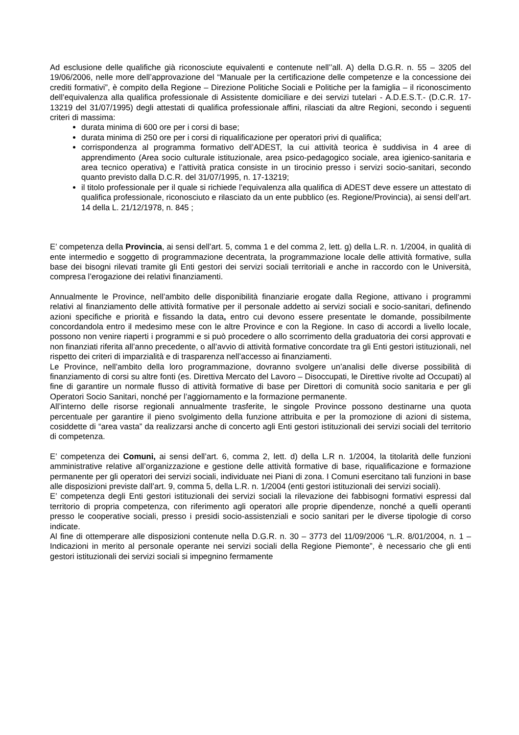Ad esclusione delle qualifiche già riconosciute equivalenti e contenute nell’’all. A) della D.G.R. n. 55 – 3205 del 19/06/2006, nelle more dell’approvazione del “Manuale per la certificazione delle competenze e la concessione dei crediti formativi”, è compito della Regione – Direzione Politiche Sociali e Politiche per la famiglia – il riconoscimento dell’equivalenza alla qualifica professionale di Assistente domiciliare e dei servizi tutelari - A.D.E.S.T.- (D.C.R. 17-13219 del 31/07/1995) degli attestati di qualifica professionale affini, rilasciati da altre Regioni, secondo i seguenti criteri di massima:
durata minima di 600 ore per i corsi di base;
durata minima di 250 ore per i corsi di riqualificazione per operatori privi di qualifica;
corrispondenza al programma formativo dell’ADEST, la cui attività teorica è suddivisa in 4 aree di apprendimento (Area socio culturale istituzionale, area psico-pedagogico sociale, area igienico-sanitaria e area tecnico operativa) e l’attività pratica consiste in un tirocinio presso i servizi socio-sanitari, secondo quanto previsto dalla D.C.R. del 31/07/1995, n. 17-13219;
il titolo professionale per il quale si richiede l’equivalenza alla qualifica di ADEST deve essere un attestato di qualifica professionale, riconosciuto e rilasciato da un ente pubblico (es. Regione/Provincia), ai sensi dell’art. 14 della L. 21/12/1978, n. 845 ;
E’ competenza della Provincia, ai sensi dell’art. 5, comma 1 e del comma 2, lett. g) della L.R. n. 1/2004, in qualità di ente intermedio e soggetto di programmazione decentrata, la programmazione locale delle attività formative, sulla base dei bisogni rilevati tramite gli Enti gestori dei servizi sociali territoriali e anche in raccordo con le Università, compresa l’erogazione dei relativi finanziamenti.
Annualmente le Province, nell’ambito delle disponibilità finanziarie erogate dalla Regione, attivano i programmi relativi al finanziamento delle attività formative per il personale addetto ai servizi sociali e socio-sanitari, definendo azioni specifiche e priorità e fissando la data, entro cui devono essere presentate le domande, possibilmente concordandola entro il medesimo mese con le altre Province e con la Regione. In caso di accordi a livello locale, possono non venire riaperti i programmi e si può procedere o allo scorrimento della graduatoria dei corsi approvati e non finanziati riferita all’anno precedente, o all’avvio di attività formative concordate tra gli Enti gestori istituzionali, nel rispetto dei criteri di imparzialità e di trasparenza nell’accesso ai finanziamenti.
Le Province, nell’ambito della loro programmazione, dovranno svolgere un’analisi delle diverse possibilità di finanziamento di corsi su altre fonti (es. Direttiva Mercato del Lavoro – Disoccupati, le Direttive rivolte ad Occupati) al fine di garantire un normale flusso di attività formative di base per Direttori di comunità socio sanitaria e per gli Operatori Socio Sanitari, nonché per l’aggiornamento e la formazione permanente.
All’interno delle risorse regionali annualmente trasferite, le singole Province possono destinarne una quota percentuale per garantire il pieno svolgimento della funzione attribuita e per la promozione di azioni di sistema, cosiddette di “area vasta” da realizzarsi anche di concerto agli Enti gestori istituzionali dei servizi sociali del territorio di competenza.
E’ competenza dei Comuni, ai sensi dell’art. 6, comma 2, lett. d) della L.R n. 1/2004, la titolarità delle funzioni amministrative relative all’organizzazione e gestione delle attività formative di base, riqualificazione e formazione permanente per gli operatori dei servizi sociali, individuate nei Piani di zona. I Comuni esercitano tali funzioni in base alle disposizioni previste dall’art. 9, comma 5, della L.R. n. 1/2004 (enti gestori istituzionali dei servizi sociali).
E’ competenza degli Enti gestori istituzionali dei servizi sociali la rilevazione dei fabbisogni formativi espressi dal territorio di propria competenza, con riferimento agli operatori alle proprie dipendenze, nonché a quelli operanti presso le cooperative sociali, presso i presidi socio-assistenziali e socio sanitari per le diverse tipologie di corso indicate.
Al fine di ottemperare alle disposizioni contenute nella D.G.R. n. 30 – 3773 del 11/09/2006 “L.R. 8/01/2004, n. 1 – Indicazioni in merito al personale operante nei servizi sociali della Regione Piemonte”, è necessario che gli enti gestori istituzionali dei servizi sociali si impegnino fermamente